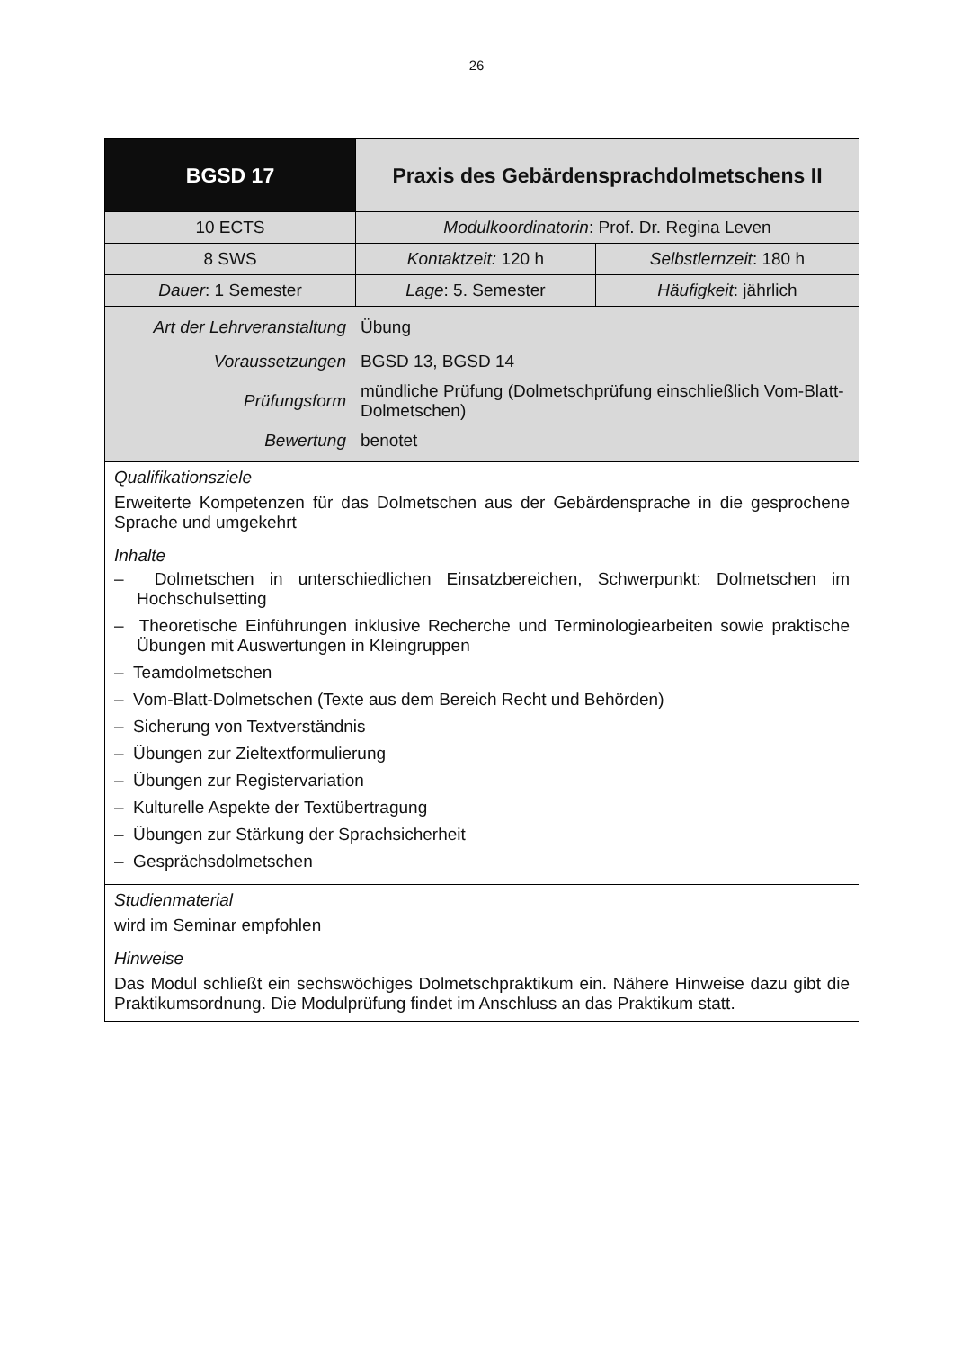26
| BGSD 17 | Praxis des Gebärdensprachdolmetschens II | |
| 10 ECTS | Modulkoordinatorin : Prof. Dr. Regina Leven | |
| 8 SWS | Kontaktzeit: 120 h | Selbstlernzeit : 180 h |
| Dauer : 1 Semester | Lage : 5. Semester | Häufigkeit : jährlich |
| / Art der Lehrveranstaltung / Übung / / Voraussetzungen / BGSD 13, BGSD 14 / / Prüfungsform / mündliche Prüfung (Dolmetschprüfung einschließlich Vom-Blatt-Dolmetschen) / / Bewertung / benotet / | | |
| Qualifikationsziele Erweiterte Kompetenzen für das Dolmetschen aus der Gebärdensprache in die gesprochene Sprache und umgekehrt | | |
| Inhalte – Dolmetschen in unterschiedlichen Einsatzbereichen, Schwerpunkt: Dolmetschen im Hochschulsetting – Theoretische Einführungen inklusive Recherche und Terminologiearbeiten sowie praktische Übungen mit Auswertungen in Kleingruppen – Teamdolmetschen – Vom-Blatt-Dolmetschen (Texte aus dem Bereich Recht und Behörden) – Sicherung von Textverständnis – Übungen zur Zieltextformulierung – Übungen zur Registervariation – Kulturelle Aspekte der Textübertragung – Übungen zur Stärkung der Sprachsicherheit – Gesprächsdolmetschen | | |
| Studienmaterial wird im Seminar empfohlen | | |
| Hinweise Das Modul schließt ein sechswöchiges Dolmetschpraktikum ein. Nähere Hinweise dazu gibt die Praktikumsordnung. Die Modulprüfung findet im Anschluss an das Praktikum statt. | | |